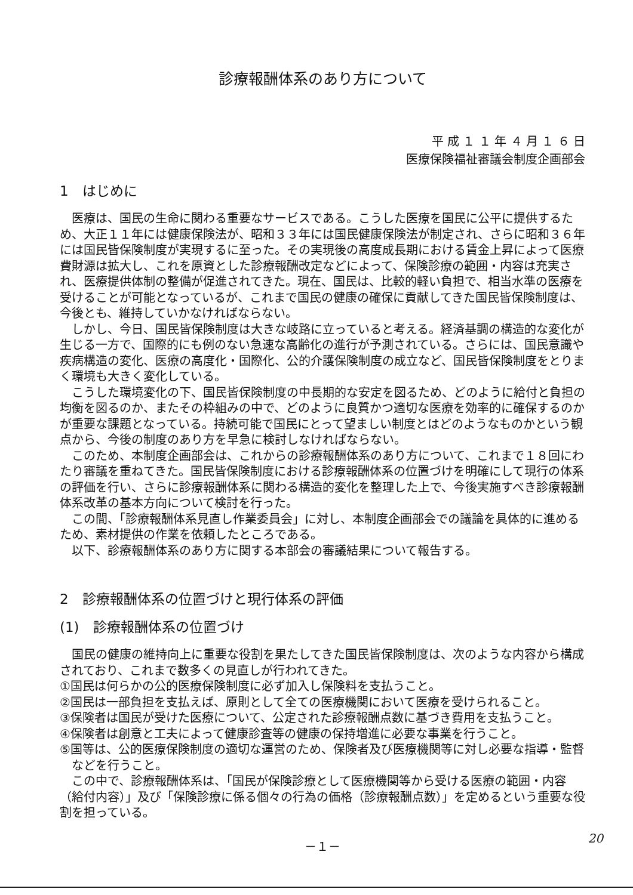診療報酬体系のあり方について
平 成 １ １ 年 ４ 月 １ ６ 日
医療保険福祉審議会制度企画部会
1　はじめに
医療は、国民の生命に関わる重要なサービスである。こうした医療を国民に公平に提供するため、大正１１年には健康保険法が、昭和３３年には国民健康保険法が制定され、さらに昭和３６年には国民皆保険制度が実現するに至った。その実現後の高度成長期における賃金上昇によって医療費財源は拡大し、これを原資とした診療報酬改定などによって、保険診療の範囲・内容は充実され、医療提供体制の整備が促進されてきた。現在、国民は、比較的軽い負担で、相当水準の医療を受けることが可能となっているが、これまで国民の健康の確保に貢献してきた国民皆保険制度は、今後とも、維持していかなければならない。
しかし、今日、国民皆保険制度は大きな岐路に立っていると考える。経済基調の構造的な変化が生じる一方で、国際的にも例のない急速な高齢化の進行が予測されている。さらには、国民意識や疾病構造の変化、医療の高度化・国際化、公的介護保険制度の成立など、国民皆保険制度をとりまく環境も大きく変化している。
こうした環境変化の下、国民皆保険制度の中長期的な安定を図るため、どのように給付と負担の均衡を図るのか、またその枠組みの中で、どのように良質かつ適切な医療を効率的に確保するのかが重要な課題となっている。持続可能で国民にとって望ましい制度とはどのようなものかという観点から、今後の制度のあり方を早急に検討しなければならない。
このため、本制度企画部会は、これからの診療報酬体系のあり方について、これまで１８回にわたり審議を重ねてきた。国民皆保険制度における診療報酬体系の位置づけを明確にして現行の体系の評価を行い、さらに診療報酬体系に関わる構造的変化を整理した上で、今後実施すべき診療報酬体系改革の基本方向について検討を行った。
この間、「診療報酬体系見直し作業委員会」に対し、本制度企画部会での議論を具体的に進めるため、素材提供の作業を依頼したところである。
以下、診療報酬体系のあり方に関する本部会の審議結果について報告する。
2　診療報酬体系の位置づけと現行体系の評価
(1)　診療報酬体系の位置づけ
国民の健康の維持向上に重要な役割を果たしてきた国民皆保険制度は、次のような内容から構成されており、これまで数多くの見直しが行われてきた。
①国民は何らかの公的医療保険制度に必ず加入し保険料を支払うこと。
②国民は一部負担を支払えば、原則として全ての医療機関において医療を受けられること。
③保険者は国民が受けた医療について、公定された診療報酬点数に基づき費用を支払うこと。
④保険者は創意と工夫によって健康診査等の健康の保持増進に必要な事業を行うこと。
⑤国等は、公的医療保険制度の適切な運営のため、保険者及び医療機関等に対し必要な指導・監督などを行うこと。
この中で、診療報酬体系は、「国民が保険診療として医療機関等から受ける医療の範囲・内容（給付内容）」及び「保険診療に係る個々の行為の価格（診療報酬点数）」を定めるという重要な役割を担っている。
－１－
20